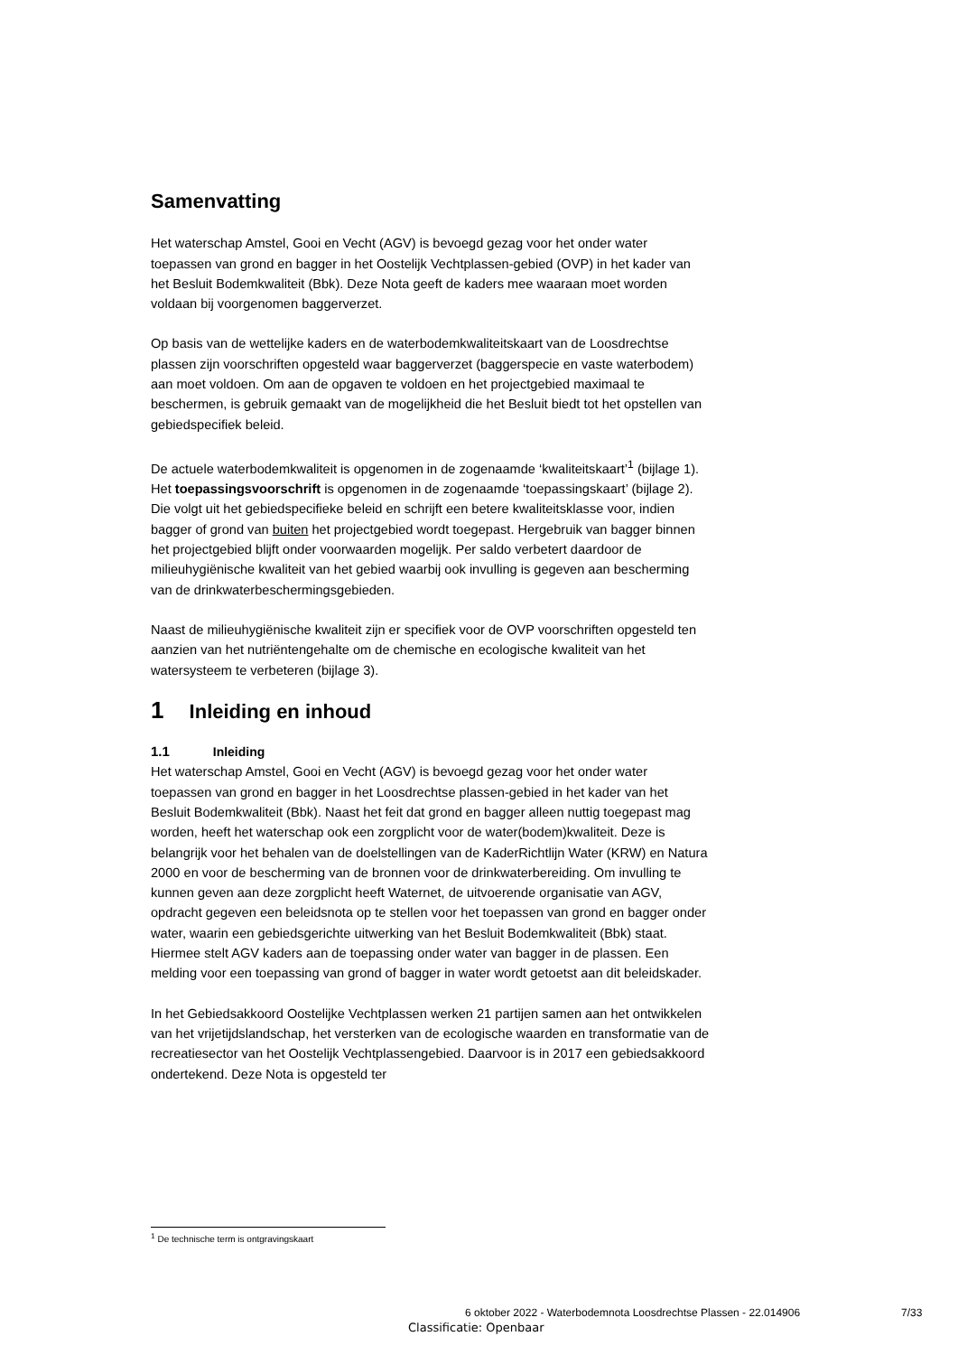Samenvatting
Het waterschap Amstel, Gooi en Vecht (AGV) is bevoegd gezag voor het onder water toepassen van grond en bagger in het Oostelijk Vechtplassen-gebied (OVP) in het kader van het Besluit Bodemkwaliteit (Bbk). Deze Nota geeft de kaders mee waaraan moet worden voldaan bij voorgenomen baggerverzet.
Op basis van de wettelijke kaders en de waterbodemkwaliteitskaart van de Loosdrechtse plassen zijn voorschriften opgesteld waar baggerverzet (baggerspecie en vaste waterbodem) aan moet voldoen. Om aan de opgaven te voldoen en het projectgebied maximaal te beschermen, is gebruik gemaakt van de mogelijkheid die het Besluit biedt tot het opstellen van gebiedspecifiek beleid.
De actuele waterbodemkwaliteit is opgenomen in de zogenaamde ‘kwaliteitskaart’<sup>1</sup> (bijlage 1). Het toepassingsvoorschrift is opgenomen in de zogenaamde ‘toepassingskaart’ (bijlage 2). Die volgt uit het gebiedspecifieke beleid en schrijft een betere kwaliteitsklasse voor, indien bagger of grond van buiten het projectgebied wordt toegepast. Hergebruik van bagger binnen het projectgebied blijft onder voorwaarden mogelijk. Per saldo verbetert daardoor de milieuhygiënische kwaliteit van het gebied waarbij ook invulling is gegeven aan bescherming van de drinkwaterbeschermingsgebieden.
Naast de milieuhygiënische kwaliteit zijn er specifiek voor de OVP voorschriften opgesteld ten aanzien van het nutriëntengehalte om de chemische en ecologische kwaliteit van het watersysteem te verbeteren (bijlage 3).
1 Inleiding en inhoud
1.1 Inleiding
Het waterschap Amstel, Gooi en Vecht (AGV) is bevoegd gezag voor het onder water toepassen van grond en bagger in het Loosdrechtse plassen-gebied in het kader van het Besluit Bodemkwaliteit (Bbk). Naast het feit dat grond en bagger alleen nuttig toegepast mag worden, heeft het waterschap ook een zorgplicht voor de water(bodem)kwaliteit. Deze is belangrijk voor het behalen van de doelstellingen van de KaderRichtlijn Water (KRW) en Natura 2000 en voor de bescherming van de bronnen voor de drinkwaterbereiding. Om invulling te kunnen geven aan deze zorgplicht heeft Waternet, de uitvoerende organisatie van AGV, opdracht gegeven een beleidsnota op te stellen voor het toepassen van grond en bagger onder water, waarin een gebiedsgerichte uitwerking van het Besluit Bodemkwaliteit (Bbk) staat. Hiermee stelt AGV kaders aan de toepassing onder water van bagger in de plassen. Een melding voor een toepassing van grond of bagger in water wordt getoetst aan dit beleidskader.
In het Gebiedsakkoord Oostelijke Vechtplassen werken 21 partijen samen aan het ontwikkelen van het vrijetijdslandschap, het versterken van de ecologische waarden en transformatie van de recreatiesector van het Oostelijk Vechtplassengebied. Daarvoor is in 2017 een gebiedsakkoord ondertekend. Deze Nota is opgesteld ter
<sup>1</sup> De technische term is ontgravingskaart
6 oktober 2022 - Waterbodemnota Loosdrechtse Plassen - 22.014906
7/33
Classificatie: Openbaar